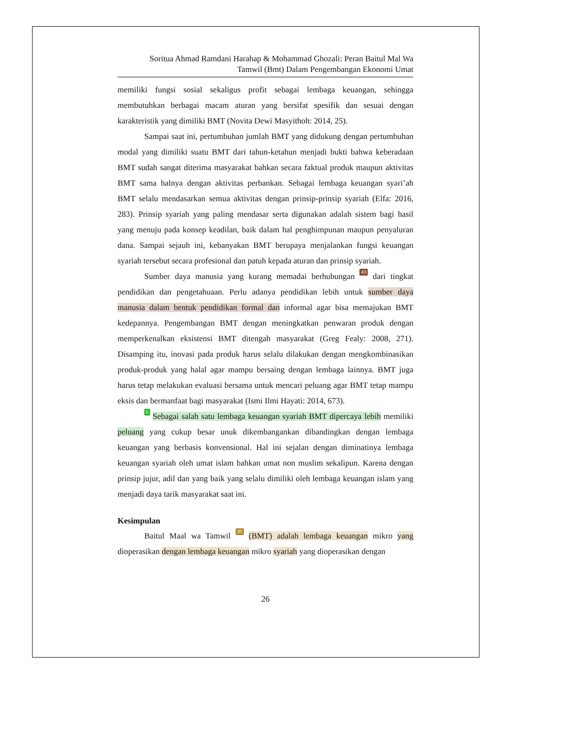Soritua Ahmad Ramdani Harahap & Mohammad Ghozali: Peran Baitul Mal Wa
Tamwil (Bmt) Dalam Pengembangan Ekonomi Umat
memiliki fungsi sosial sekaligus profit sebagai lembaga keuangan, sehingga membutuhkan berbagai macam aturan yang bersifat spesifik dan sesuai dengan karakteristik yang dimiliki BMT (Novita Dewi Masyithoh: 2014, 25).
Sampai saat ini, pertumbuhan jumlah BMT yang didukung dengan pertumbuhan modal yang dimiliki suatu BMT dari tahun-ketahun menjadi bukti bahwa keberadaan BMT sudah sangat diterima masyarakat bahkan secara faktual produk maupun aktivitas BMT sama halnya dengan aktivitas perbankan. Sebagai lembaga keuangan syari’ah BMT selalu mendasarkan semua aktivitas dengan prinsip-prinsip syariah (Elfa: 2016, 283). Prinsip syariah yang paling mendasar serta digunakan adalah sistem bagi hasil yang menuju pada konsep keadilan, baik dalam hal penghimpunan maupun penyaluran dana. Sampai sejauh ini, kebanyakan BMT berupaya menjalankan fungsi keuangan syariah tersebut secara profesional dan patuh kepada aturan dan prinsip syariah.
Sumber daya manusia yang kurang memadai berhubungan 43 dari tingkat pendidikan dan pengetahuaan. Perlu adanya pendidikan lebih untuk sumber daya manusia dalam bentuk pendidikan formal dan informal agar bisa memajukan BMT kedepannya. Pengembangan BMT dengan meningkatkan penwaran produk dengan memperkenalkan eksistensi BMT ditengah masyarakat (Greg Fealy: 2008, 271). Disamping itu, inovasi pada produk harus selalu dilakukan dengan mengkombinasikan produk-produk yang halal agar mampu bersaing dengan lembaga lainnya. BMT juga harus tetap melakukan evaluasi bersama untuk mencari peluang agar BMT tetap mampu eksis dan bermanfaat bagi masyarakat (Ismi Ilmi Hayati: 2014, 673).
5 Sebagai salah satu lembaga keuangan syariah BMT dipercaya lebih memiliki peluang yang cukup besar unuk dikembangankan dibandingkan dengan lembaga keuangan yang berbasis konvensional. Hal ini sejalan dengan diminatinya lembaga keuangan syariah oleh umat islam bahkan umat non muslim sekalipun. Karena dengan prinsip jujur, adil dan yang baik yang selalu dimiliki oleh lembaga keuangan islam yang menjadi daya tarik masyarakat saat ini.
Kesimpulan
Baitul Maal wa Tamwil 30 (BMT) adalah lembaga keuangan mikro yang dioperasikan dengan lembaga keuangan mikro syariah yang dioperasikan dengan
26